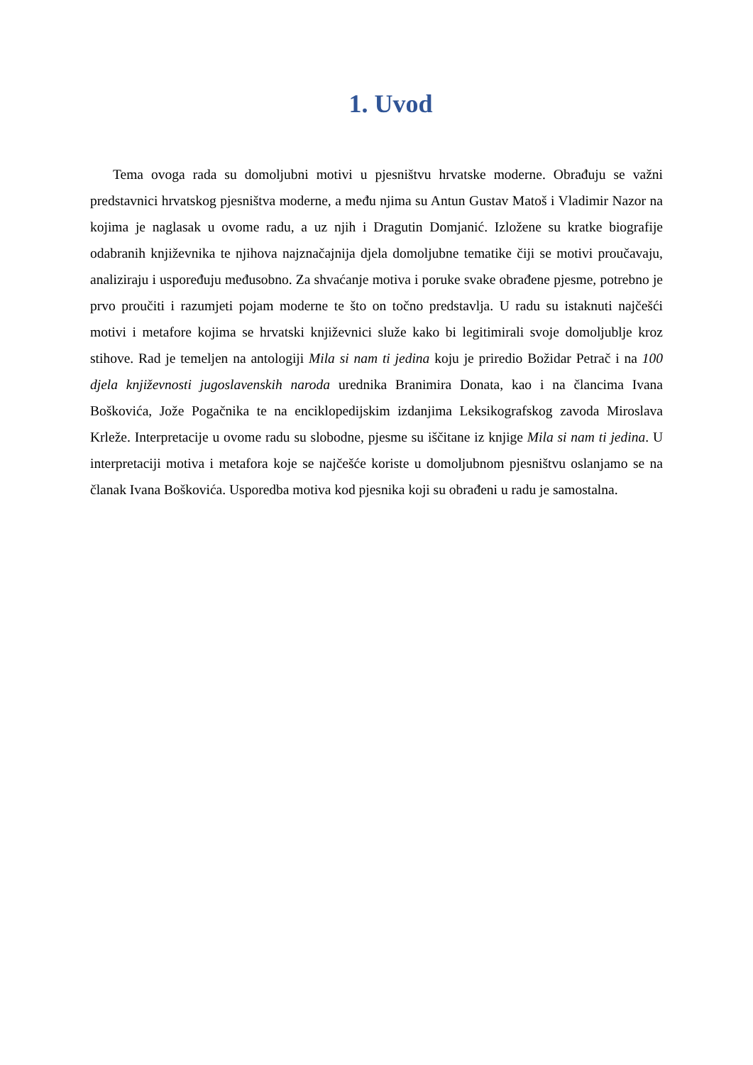1. Uvod
Tema ovoga rada su domoljubni motivi u pjesništvu hrvatske moderne. Obrađuju se važni predstavnici hrvatskog pjesništva moderne, a među njima su Antun Gustav Matoš i Vladimir Nazor na kojima je naglasak u ovome radu, a uz njih i Dragutin Domjanić. Izložene su kratke biografije odabranih književnika te njihova najznačajnija djela domoljubne tematike čiji se motivi proučavaju, analiziraju i uspoređuju međusobno. Za shvaćanje motiva i poruke svake obrađene pjesme, potrebno je prvo proučiti i razumjeti pojam moderne te što on točno predstavlja. U radu su istaknuti najčešći motivi i metafore kojima se hrvatski književnici služe kako bi legitimirali svoje domoljublje kroz stihove. Rad je temeljen na antologiji Mila si nam ti jedina koju je priredio Božidar Petrač i na 100 djela književnosti jugoslavenskih naroda urednika Branimira Donata, kao i na člancima Ivana Boškovića, Jože Pogačnika te na enciklopedijskim izdanjima Leksikografskog zavoda Miroslava Krleže. Interpretacije u ovome radu su slobodne, pjesme su iščitane iz knjige Mila si nam ti jedina. U interpretaciji motiva i metafora koje se najčešće koriste u domoljubnom pjesništvu oslanjamo se na članak Ivana Boškovića. Usporedba motiva kod pjesnika koji su obrađeni u radu je samostalna.